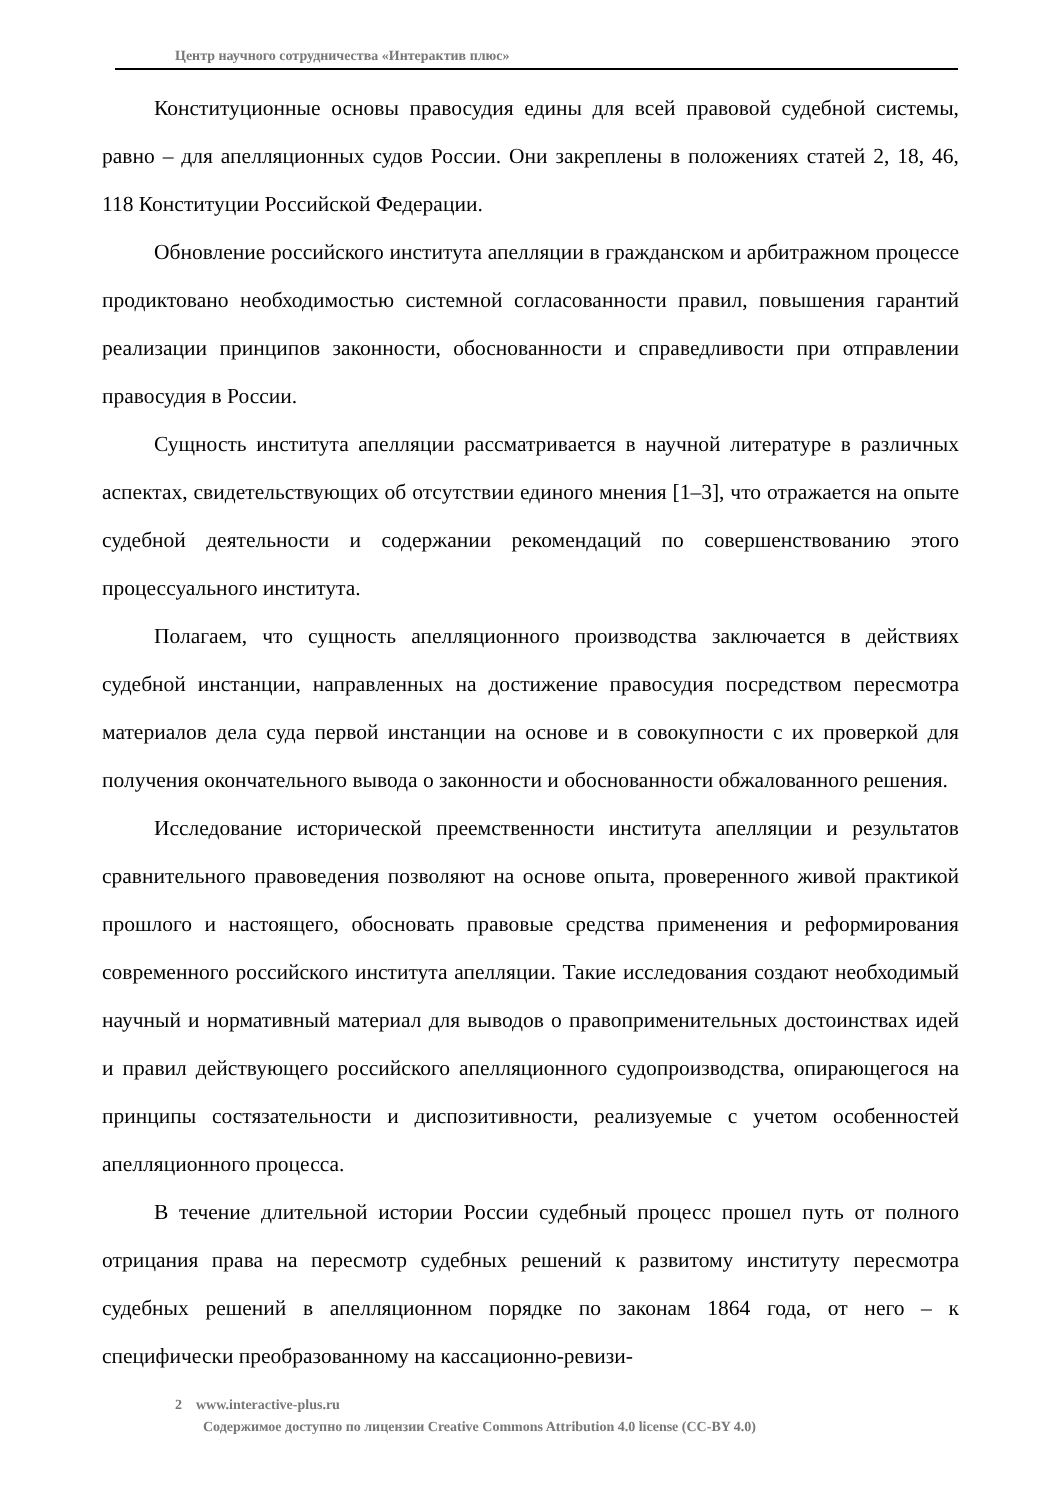Центр научного сотрудничества «Интерактив плюс»
Конституционные основы правосудия едины для всей правовой судебной системы, равно – для апелляционных судов России. Они закреплены в положениях статей 2, 18, 46, 118 Конституции Российской Федерации.
Обновление российского института апелляции в гражданском и арбитражном процессе продиктовано необходимостью системной согласованности правил, повышения гарантий реализации принципов законности, обоснованности и справедливости при отправлении правосудия в России.
Сущность института апелляции рассматривается в научной литературе в различных аспектах, свидетельствующих об отсутствии единого мнения [1–3], что отражается на опыте судебной деятельности и содержании рекомендаций по совершенствованию этого процессуального института.
Полагаем, что сущность апелляционного производства заключается в действиях судебной инстанции, направленных на достижение правосудия посредством пересмотра материалов дела суда первой инстанции на основе и в совокупности с их проверкой для получения окончательного вывода о законности и обоснованности обжалованного решения.
Исследование исторической преемственности института апелляции и результатов сравнительного правоведения позволяют на основе опыта, проверенного живой практикой прошлого и настоящего, обосновать правовые средства применения и реформирования современного российского института апелляции. Такие исследования создают необходимый научный и нормативный материал для выводов о правоприменительных достоинствах идей и правил действующего российского апелляционного судопроизводства, опирающегося на принципы состязательности и диспозитивности, реализуемые с учетом особенностей апелляционного процесса.
В течение длительной истории России судебный процесс прошел путь от полного отрицания права на пересмотр судебных решений к развитому институту пересмотра судебных решений в апелляционном порядке по законам 1864 года, от него – к специфически преобразованному на кассационно-ревизи-
2 www.interactive-plus.ru
Содержимое доступно по лицензии Creative Commons Attribution 4.0 license (CC-BY 4.0)